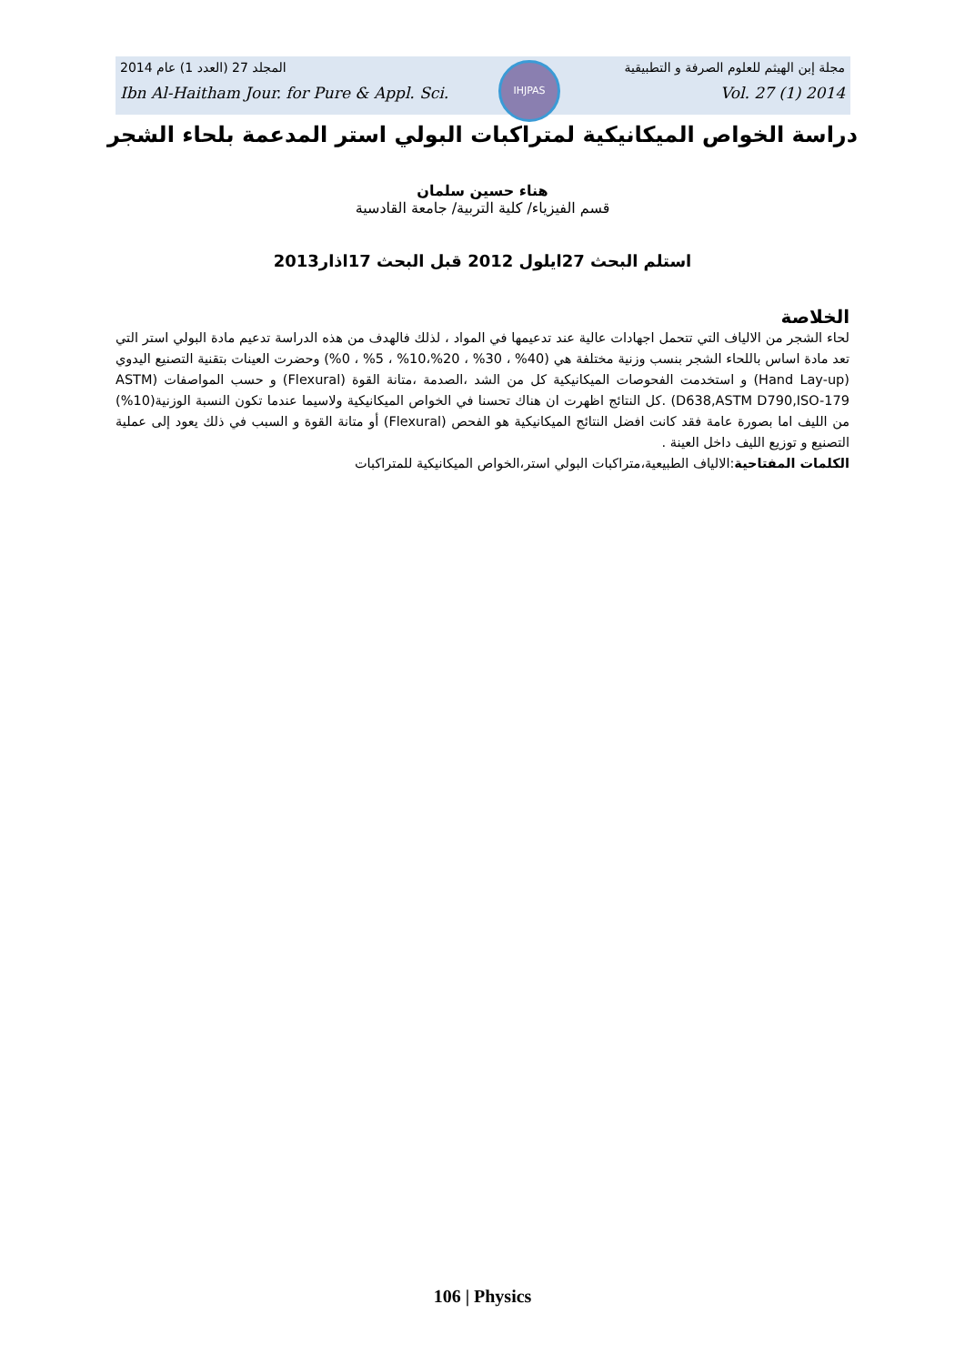IHJPAS
مجلة إبن الهيثم للعلوم الصرفة و التطبيقية المجلد 27 (العدد 1) عام 2014
Ibn Al-Haitham Jour. for Pure & Appl. Sci. Vol. 27 (1) 2014
دراسة الخواص الميكانيكية لمتراكبات البولي استر المدعمة بلحاء الشجر
هناء حسين سلمان
قسم الفيزياء/ كلية التربية/ جامعة القادسية
استلم البحث 27ايلول 2012 قبل البحث 17اذار2013
الخلاصة
لحاء الشجر من الالياف التي تتحمل اجهادات عالية عند تدعيمها في المواد ، لذلك فالهدف من هذه الدراسة تدعيم مادة البولي استر التي تعد مادة اساس باللحاء الشجر بنسب وزنية مختلفة هي (40% ، 30% ، 20%،10% ، 5% ، 0%) وحضرت العينات بتقنية التصنيع اليدوي (Hand Lay-up) و استخدمت الفحوصات الميكانيكية كل من الشد ،الصدمة ،متانة القوة (Flexural) و حسب المواصفات (ASTM D638,ASTM D790,ISO-179) .كل النتائج اظهرت ان هناك تحسنا في الخواص الميكانيكية ولاسيما عندما تكون النسبة الوزنية(10%) من الليف اما بصورة عامة فقد كانت افضل النتائج الميكانيكية هو الفحص (Flexural) أو متانة القوة و السبب في ذلك يعود إلى عملية التصنيع و توزيع الليف داخل العينة .
الكلمات المفتاحية:الالياف الطبيعية،متراكبات البولي استر،الخواص الميكانيكية للمتراكبات
106 | Physics